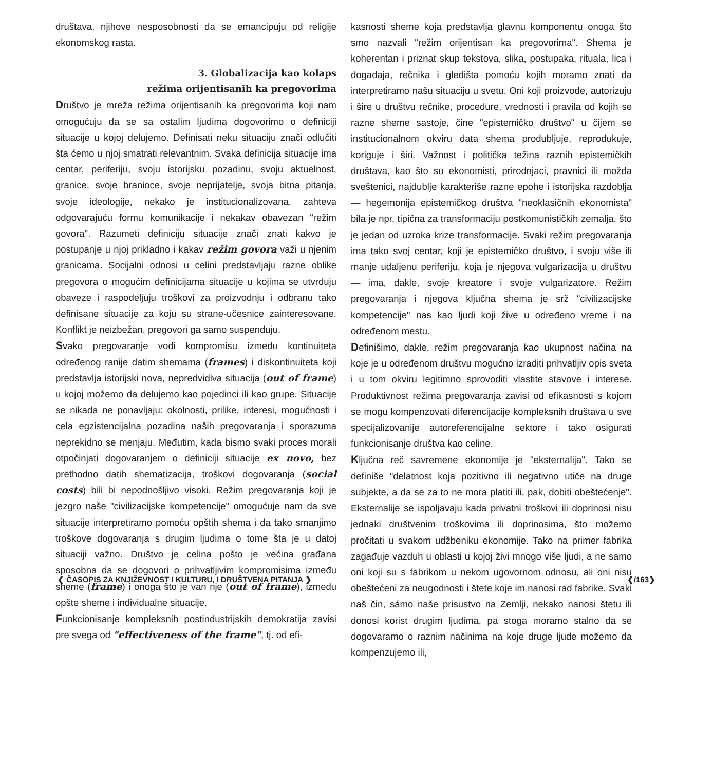društava, njihove nesposobnosti da se emancipuju od religije ekonomskog rasta.
3. Globalizacija kao kolaps
režima orijentisanih ka pregovorima
Društvo je mreža režima orijentisanih ka pregovorima koji nam omogućuju da se sa ostalim ljudima dogovorimo o definiciji situacije u kojoj delujemo. Definisati neku situaciju znači odlučiti šta ćemo u njoj smatrati relevantnim. Svaka definicija situacije ima centar, periferiju, svoju istorijsku pozadinu, svoju aktuelnost, granice, svoje branioce, svoje neprijatelje, svoja bitna pitanja, svoje ideologije, nekako je institucionalizovana, zahteva odgovarajuću formu komunikacije i nekakav obavezan "režim govora". Razumeti definiciju situacije znači znati kakvo je postupanje u njoj prikladno i kakav režim govora važi u njenim granicama. Socijalni odnosi u celini predstavljaju razne oblike pregovora o mogućim definicijama situacije u kojima se utvrđuju obaveze i raspodeljuju troškovi za proizvodnju i odbranu tako definisane situacije za koju su strane-učesnice zainteresovane. Konflikt je neizbežan, pregovori ga samo suspenduju.
Svako pregovaranje vodi kompromisu između kontinuiteta određenog ranije datim shemama (frames) i diskontinuiteta koji predstavlja istorijski nova, nepredvidiva situacija (out of frame) u kojoj možemo da delujemo kao pojedinci ili kao grupe. Situacije se nikada ne ponavljaju: okolnosti, prilike, interesi, mogućnosti i cela egzistencijalna pozadina naših pregovaranja i sporazuma neprekidno se menjaju. Međutim, kada bismo svaki proces morali otpočinjati dogovaranjem o definiciji situacije ex novo, bez prethodno datih shematizacija, troškovi dogovaranja (social costs) bili bi nepodnošljivo visoki. Režim pregovaranja koji je jezgro naše "civilizacijske kompetencije" omogućuje nam da sve situacije interpretiramo pomoću opštih shema i da tako smanjimo troškove dogovaranja s drugim ljudima o tome šta je u datoj situaciji važno. Društvo je celina pošto je većina građana sposobna da se dogovori o prihvatljivim kompromisima između sheme (frame) i onoga što je van nje (out of frame), između opšte sheme i individualne situacije.
Funkcionisanje kompleksnih postindustrijskih demokratija zavisi pre svega od "effectiveness of the frame", tj. od efi-
kasnosti sheme koja predstavlja glavnu komponentu onoga što smo nazvali "režim orijentisan ka pregovorima". Shema je koherentan i priznat skup tekstova, slika, postupaka, rituala, lica i događaja, rečnika i gledišta pomoću kojih moramo znati da interpretiramo našu situaciju u svetu. Oni koji proizvode, autorizuju i šire u društvu rečnike, procedure, vrednosti i pravila od kojih se razne sheme sastoje, čine "epistemičko društvo" u čijem se institucionalnom okviru data shema produbljuje, reprodukuje, koriguje i širi. Važnost i politička težina raznih epistemičkih društava, kao što su ekonomisti, prirodnjaci, pravnici ili možda sveštenici, najdublje karakteriše razne epohe i istorijska razdoblja — hegemonija epistemičkog društva "neoklasičnih ekonomista" bila je npr. tipična za transformaciju postkomunističkih zemalja, što je jedan od uzroka krize transformacije. Svaki režim pregovaranja ima tako svoj centar, koji je epistemičko društvo, i svoju više ili manje udaljenu periferiju, koja je njegova vulgarizacija u društvu — ima, dakle, svoje kreatore i svoje vulgarizatore. Režim pregovaranja i njegova ključna shema je srž "civilizacijske kompetencije" nas kao ljudi koji žive u određeno vreme i na određenom mestu.
Definišimo, dakle, režim pregovaranja kao ukupnost načina na koje je u određenom društvu mogućno izraditi prihvatljiv opis sveta i u tom okviru legitimno sprovoditi vlastite stavove i interese. Produktivnost režima pregovaranja zavisi od efikasnosti s kojom se mogu kompenzovati diferencijacije kompleksnih društava u sve specijalizovanije autoreferencijalne sektore i tako osigurati funkcionisanje društva kao celine.
Ključna reč savremene ekonomije je "eksternalija". Tako se definiše "delatnost koja pozitivno ili negativno utiče na druge subjekte, a da se za to ne mora platiti ili, pak, dobiti obeštećenje". Eksternalije se ispoljavaju kada privatni troškovi ili doprinosi nisu jednaki društvenim troškovima ili doprinosima, što možemo pročitati u svakom udžbeniku ekonomije. Tako na primer fabrika zagađuje vazduh u oblasti u kojoj živi mnogo više ljudi, a ne samo oni koji su s fabrikom u nekom ugovornom odnosu, ali oni nisu obeštećeni za neugodnosti i štete koje im nanosi rad fabrike. Svaki naš čin, sámo naše prisustvo na Zemlji, nekako nanosi štetu ili donosi korist drugim ljudima, pa stoga moramo stalno da se dogovaramo o raznim načinima na koje druge ljude možemo da kompenzujemo ili,
❮ ČASOPIS ZA KNJIŽEVNOST I KULTURU, I DRUŠTVENA PITANJA ❯ ❮/163❯